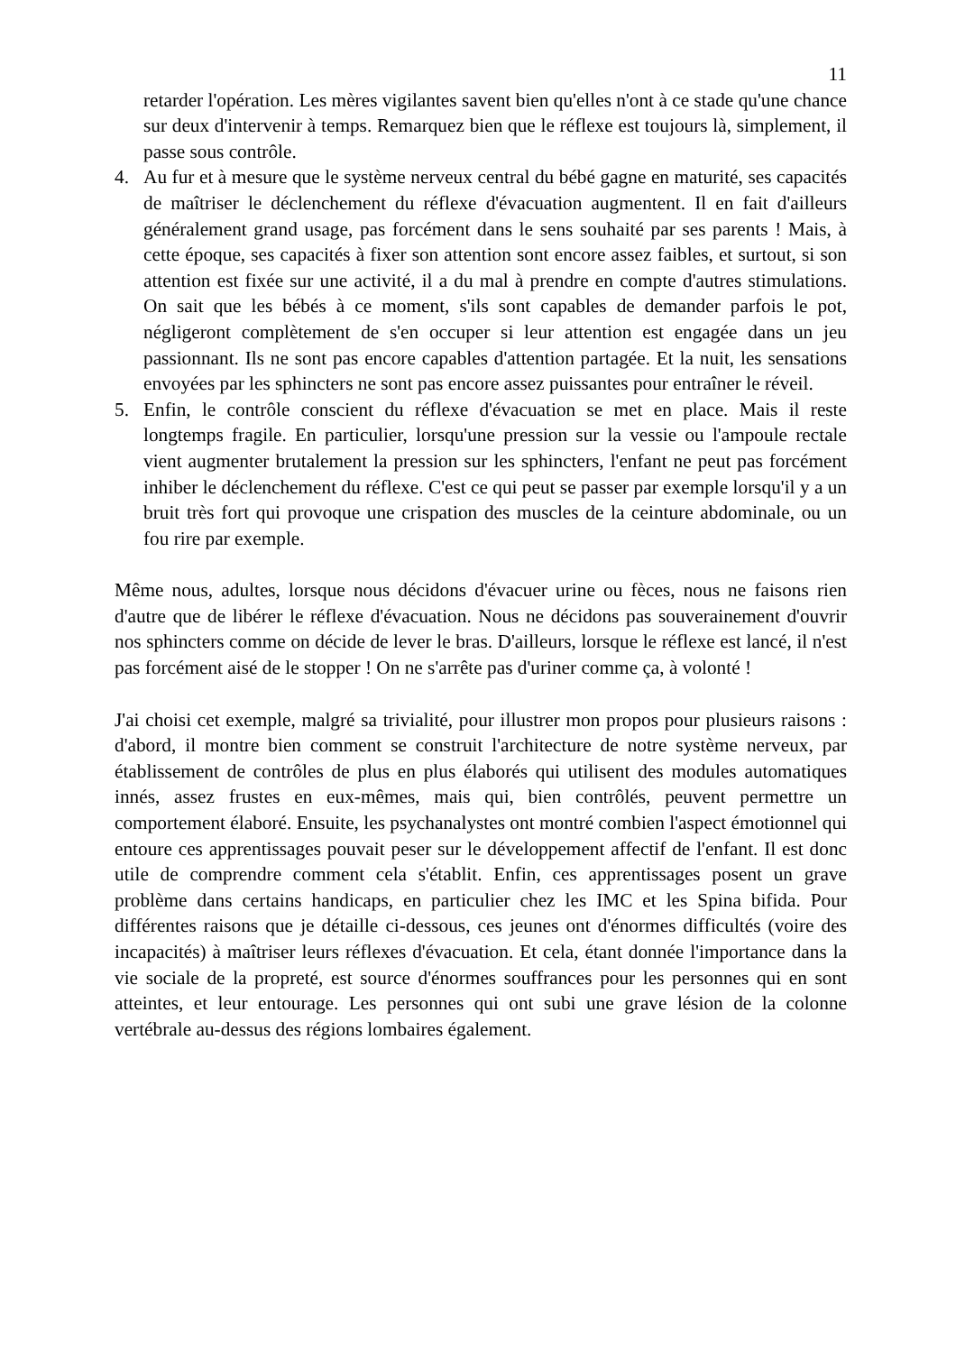11
retarder l'opération. Les mères vigilantes savent bien qu'elles n'ont à ce stade qu'une chance sur deux d'intervenir à temps. Remarquez bien que le réflexe est toujours là, simplement, il passe sous contrôle.
4. Au fur et à mesure que le système nerveux central du bébé gagne en maturité, ses capacités de maîtriser le déclenchement du réflexe d'évacuation augmentent. Il en fait d'ailleurs généralement grand usage, pas forcément dans le sens souhaité par ses parents ! Mais, à cette époque, ses capacités à fixer son attention sont encore assez faibles, et surtout, si son attention est fixée sur une activité, il a du mal à prendre en compte d'autres stimulations. On sait que les bébés à ce moment, s'ils sont capables de demander parfois le pot, négligeront complètement de s'en occuper si leur attention est engagée dans un jeu passionnant. Ils ne sont pas encore capables d'attention partagée. Et la nuit, les sensations envoyées par les sphincters ne sont pas encore assez puissantes pour entraîner le réveil.
5. Enfin, le contrôle conscient du réflexe d'évacuation se met en place. Mais il reste longtemps fragile. En particulier, lorsqu'une pression sur la vessie ou l'ampoule rectale vient augmenter brutalement la pression sur les sphincters, l'enfant ne peut pas forcément inhiber le déclenchement du réflexe. C'est ce qui peut se passer par exemple lorsqu'il y a un bruit très fort qui provoque une crispation des muscles de la ceinture abdominale, ou un fou rire par exemple.
Même nous, adultes, lorsque nous décidons d'évacuer urine ou fèces, nous ne faisons rien d'autre que de libérer le réflexe d'évacuation. Nous ne décidons pas souverainement d'ouvrir nos sphincters comme on décide de lever le bras. D'ailleurs, lorsque le réflexe est lancé, il n'est pas forcément aisé de le stopper ! On ne s'arrête pas d'uriner comme ça, à volonté !
J'ai choisi cet exemple, malgré sa trivialité, pour illustrer mon propos pour plusieurs raisons : d'abord, il montre bien comment se construit l'architecture de notre système nerveux, par établissement de contrôles de plus en plus élaborés qui utilisent des modules automatiques innés, assez frustes en eux-mêmes, mais qui, bien contrôlés, peuvent permettre un comportement élaboré. Ensuite, les psychanalystes ont montré combien l'aspect émotionnel qui entoure ces apprentissages pouvait peser sur le développement affectif de l'enfant. Il est donc utile de comprendre comment cela s'établit. Enfin, ces apprentissages posent un grave problème dans certains handicaps, en particulier chez les IMC et les Spina bifida. Pour différentes raisons que je détaille ci-dessous, ces jeunes ont d'énormes difficultés (voire des incapacités) à maîtriser leurs réflexes d'évacuation. Et cela, étant donnée l'importance dans la vie sociale de la propreté, est source d'énormes souffrances pour les personnes qui en sont atteintes, et leur entourage. Les personnes qui ont subi une grave lésion de la colonne vertébrale au-dessus des régions lombaires également.